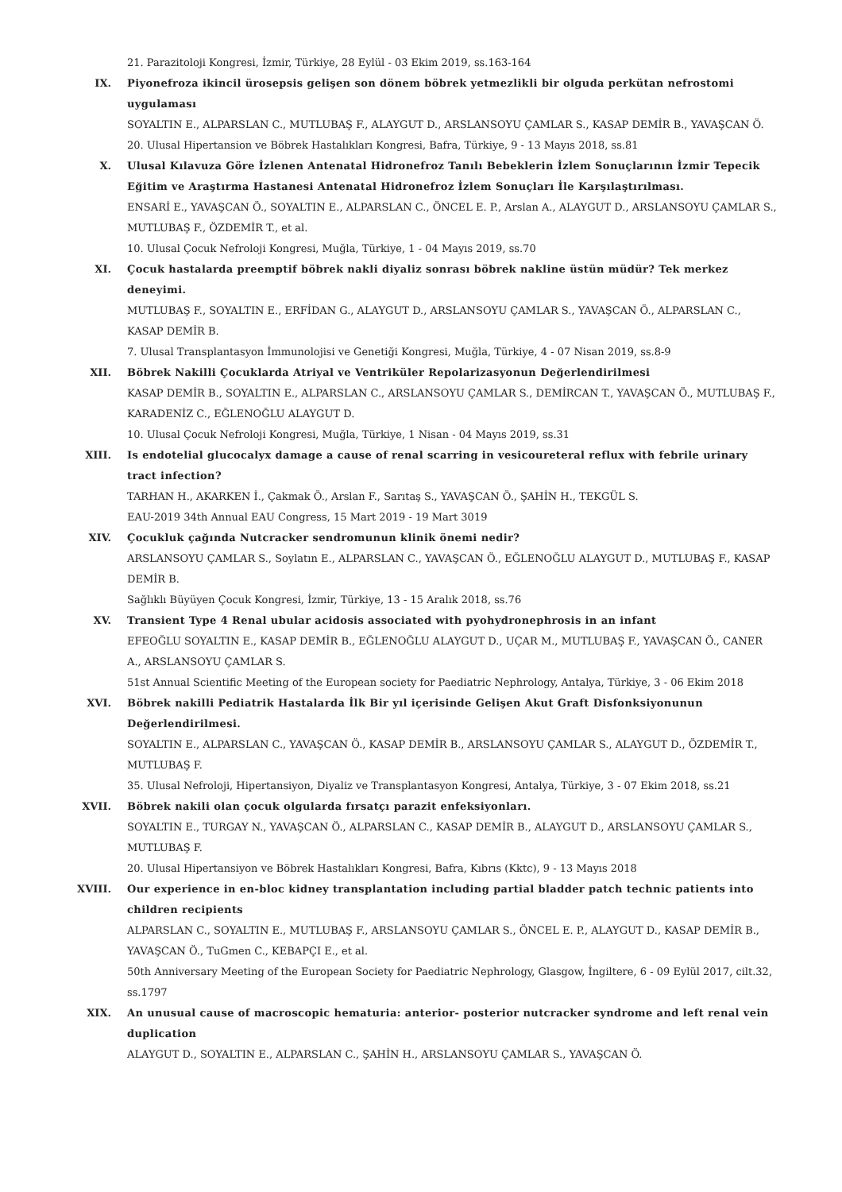21. Parazitoloji Kongresi, İzmir, Türkiye, 28 Eylül - 03 Ekim 2019, ss.163-164
IX. Piyonefroza ikincil ürosepsis gelişen son dönem böbrek yetmezlikli bir olguda perkütan nefrostomi uygulaması
SOYALTIN E., ALPARSLAN C., MUTLUBAŞ F., ALAYGUT D., ARSLANSOYU ÇAMLAR S., KASAP DEMİR B., YAVAŞCAN Ö.
20. Ulusal Hipertansion ve Böbrek Hastalıkları Kongresi, Bafra, Türkiye, 9 - 13 Mayıs 2018, ss.81
X. Ulusal Kılavuza Göre İzlenen Antenatal Hidronefroz Tanılı Bebeklerin İzlem Sonuçlarının İzmir Tepecik Eğitim ve Araştırma Hastanesi Antenatal Hidronefroz İzlem Sonuçları İle Karşılaştırılması.
ENSARİ E., YAVAŞCAN Ö., SOYALTIN E., ALPARSLAN C., ÖNCEL E. P., Arslan A., ALAYGUT D., ARSLANSOYU ÇAMLAR S., MUTLUBAŞ F., ÖZDEMİR T., et al.
10. Ulusal Çocuk Nefroloji Kongresi, Muğla, Türkiye, 1 - 04 Mayıs 2019, ss.70
XI. Çocuk hastalarda preemptif böbrek nakli diyaliz sonrası böbrek nakline üstün müdür? Tek merkez deneyimi.
MUTLUBAŞ F., SOYALTIN E., ERFİDAN G., ALAYGUT D., ARSLANSOYU ÇAMLAR S., YAVAŞCAN Ö., ALPARSLAN C., KASAP DEMİR B.
7. Ulusal Transplantasyon İmmunolojisi ve Genetiği Kongresi, Muğla, Türkiye, 4 - 07 Nisan 2019, ss.8-9
XII. Böbrek Nakilli Çocuklarda Atriyal ve Ventriküler Repolarizasyonun Değerlendirilmesi
KASAP DEMİR B., SOYALTIN E., ALPARSLAN C., ARSLANSOYU ÇAMLAR S., DEMİRCAN T., YAVAŞCAN Ö., MUTLUBAŞ F., KARADENİZ C., EĞLENOĞLU ALAYGUT D.
10. Ulusal Çocuk Nefroloji Kongresi, Muğla, Türkiye, 1 Nisan - 04 Mayıs 2019, ss.31
XIII. Is endotelial glucocalyx damage a cause of renal scarring in vesicoureteral reflux with febrile urinary tract infection?
TARHAN H., AKARKEN İ., Çakmak Ö., Arslan F., Sarıtaş S., YAVAŞCAN Ö., ŞAHİN H., TEKGÜL S.
EAU-2019 34th Annual EAU Congress, 15 Mart 2019 - 19 Mart 3019
XIV. Çocukluk çağında Nutcracker sendromunun klinik önemi nedir?
ARSLANSOYU ÇAMLAR S., Soylatın E., ALPARSLAN C., YAVAŞCAN Ö., EĞLENOĞLU ALAYGUT D., MUTLUBAŞ F., KASAP DEMİR B.
Sağlıklı Büyüyen Çocuk Kongresi, İzmir, Türkiye, 13 - 15 Aralık 2018, ss.76
XV. Transient Type 4 Renal ubular acidosis associated with pyohydronephrosis in an infant
EFEOĞLU SOYALTIN E., KASAP DEMİR B., EĞLENOĞLU ALAYGUT D., UÇAR M., MUTLUBAŞ F., YAVAŞCAN Ö., CANER A., ARSLANSOYU ÇAMLAR S.
51st Annual Scientific Meeting of the European society for Paediatric Nephrology, Antalya, Türkiye, 3 - 06 Ekim 2018
XVI. Böbrek nakilli Pediatrik Hastalarda İlk Bir yıl içerisinde Gelişen Akut Graft Disfonksiyonunun Değerlendirilmesi.
SOYALTIN E., ALPARSLAN C., YAVAŞCAN Ö., KASAP DEMİR B., ARSLANSOYU ÇAMLAR S., ALAYGUT D., ÖZDEMİR T., MUTLUBAŞ F.
35. Ulusal Nefroloji, Hipertansiyon, Diyaliz ve Transplantasyon Kongresi, Antalya, Türkiye, 3 - 07 Ekim 2018, ss.21
XVII. Böbrek nakili olan çocuk olgularda fırsatçı parazit enfeksiyonları.
SOYALTIN E., TURGAY N., YAVAŞCAN Ö., ALPARSLAN C., KASAP DEMİR B., ALAYGUT D., ARSLANSOYU ÇAMLAR S., MUTLUBAŞ F.
20. Ulusal Hipertansiyon ve Böbrek Hastalıkları Kongresi, Bafra, Kıbrıs (Kktc), 9 - 13 Mayıs 2018
XVIII. Our experience in en-bloc kidney transplantation including partial bladder patch technic patients into children recipients
ALPARSLAN C., SOYALTIN E., MUTLUBAŞ F., ARSLANSOYU ÇAMLAR S., ÖNCEL E. P., ALAYGUT D., KASAP DEMİR B., YAVAŞCAN Ö., TuGmen C., KEBAPÇI E., et al.
50th Anniversary Meeting of the European Society for Paediatric Nephrology, Glasgow, İngiltere, 6 - 09 Eylül 2017, cilt.32, ss.1797
XIX. An unusual cause of macroscopic hematuria: anterior- posterior nutcracker syndrome and left renal vein duplication
ALAYGUT D., SOYALTIN E., ALPARSLAN C., ŞAHİN H., ARSLANSOYU ÇAMLAR S., YAVAŞCAN Ö.